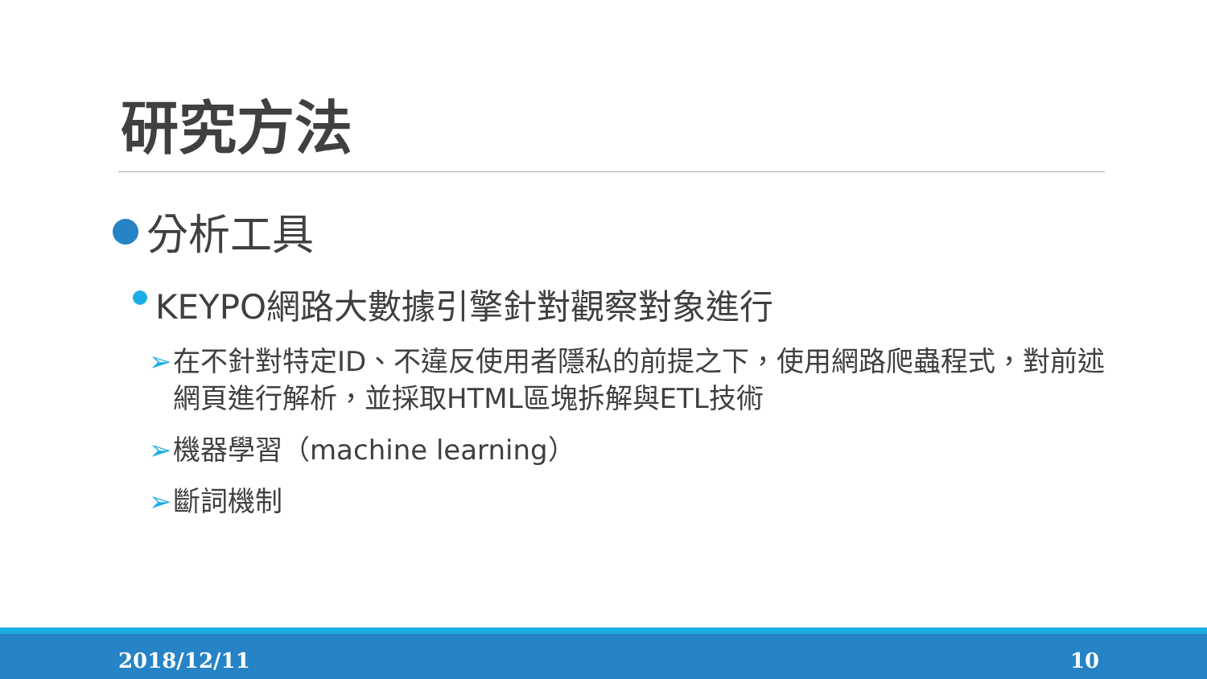研究方法
分析工具
KEYPO網路大數據引擎針對觀察對象進行
➢ 在不針對特定ID、不違反使用者隱私的前提之下，使用網路爬蟲程式，對前述網頁進行解析，並採取HTML區塊拆解與ETL技術
➢ 機器學習（machine learning）
➢ 斷詞機制
2018/12/11 10